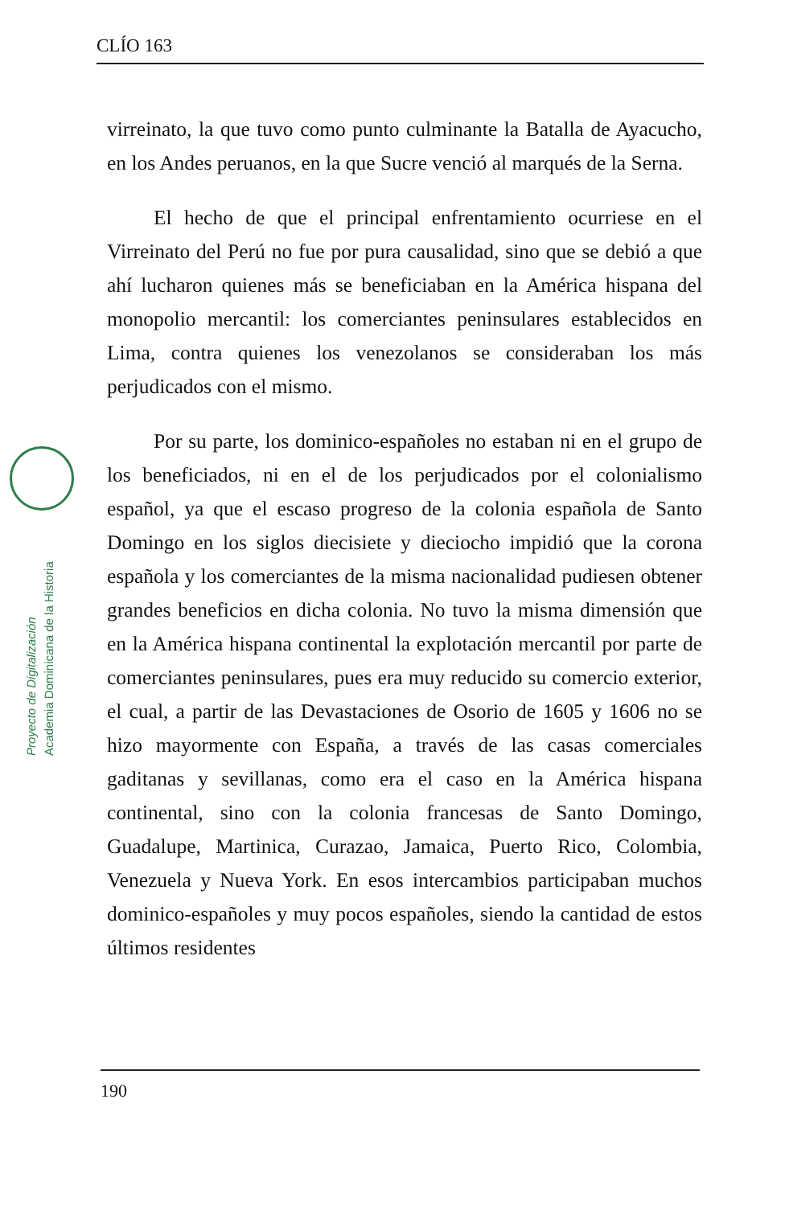CLÍO 163
Proyecto de Digitalización
Academia Dominicana de la Historia
virreinato, la que tuvo como punto culminante la Batalla de Ayacucho, en los Andes peruanos, en la que Sucre venció al marqués de la Serna.
El hecho de que el principal enfrentamiento ocurriese en el Virreinato del Perú no fue por pura causalidad, sino que se debió a que ahí lucharon quienes más se beneficiaban en la América hispana del monopolio mercantil: los comerciantes peninsulares establecidos en Lima, contra quienes los venezolanos se consideraban los más perjudicados con el mismo.
Por su parte, los dominico-españoles no estaban ni en el grupo de los beneficiados, ni en el de los perjudicados por el colonialismo español, ya que el escaso progreso de la colonia española de Santo Domingo en los siglos diecisiete y dieciocho impidió que la corona española y los comerciantes de la misma nacionalidad pudiesen obtener grandes beneficios en dicha colonia. No tuvo la misma dimensión que en la América hispana continental la explotación mercantil por parte de comerciantes peninsulares, pues era muy reducido su comercio exterior, el cual, a partir de las Devastaciones de Osorio de 1605 y 1606 no se hizo mayormente con España, a través de las casas comerciales gaditanas y sevillanas, como era el caso en la América hispana continental, sino con la colonia francesas de Santo Domingo, Guadalupe, Martinica, Curazao, Jamaica, Puerto Rico, Colombia, Venezuela y Nueva York. En esos intercambios participaban muchos dominico-españoles y muy pocos españoles, siendo la cantidad de estos últimos residentes
190